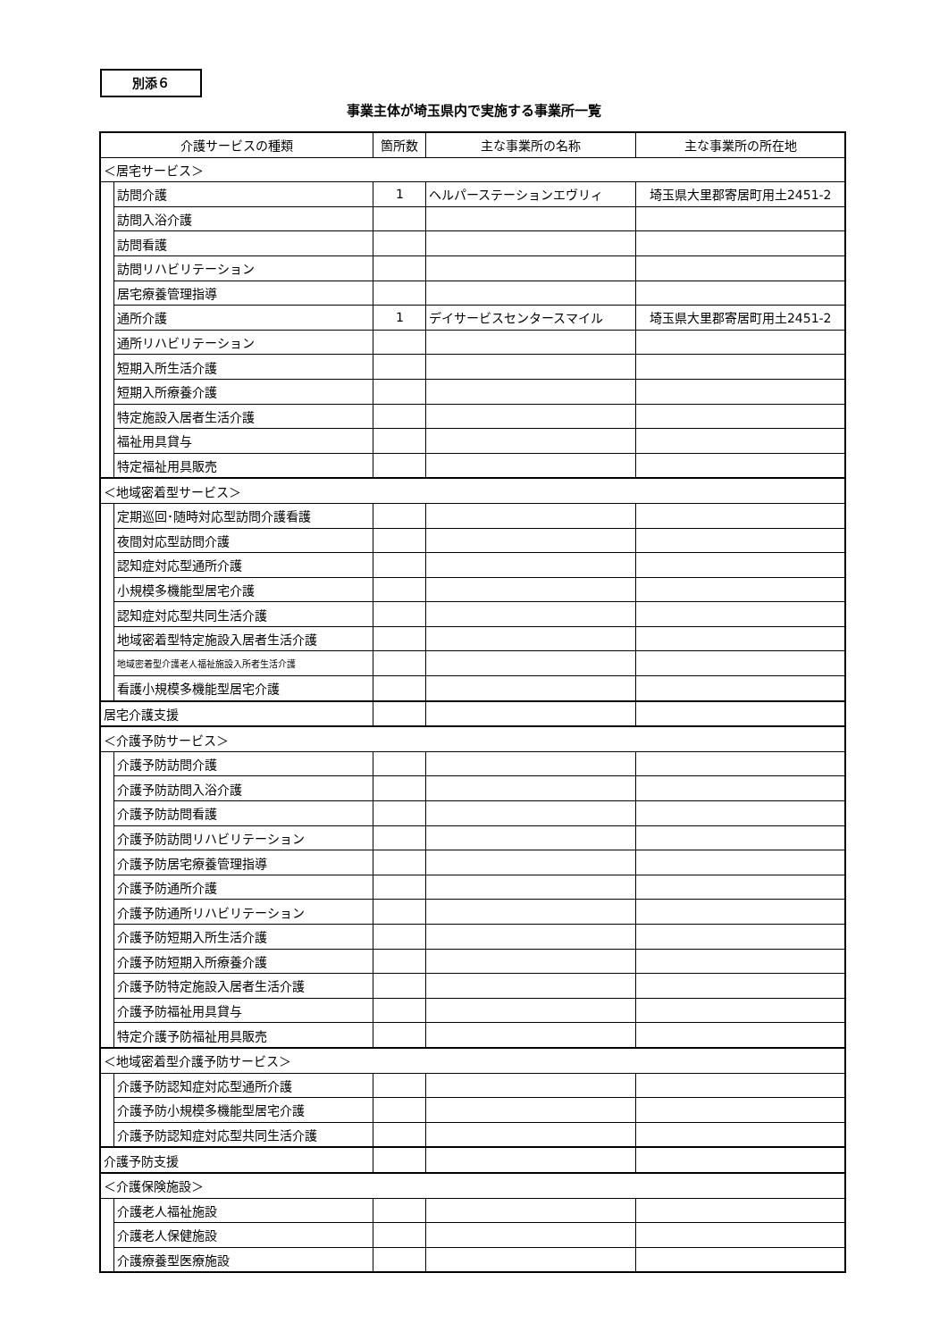別添６
事業主体が埼玉県内で実施する事業所一覧
| 介護サービスの種類 | | 箇所数 | 主な事業所の名称 | 主な事業所の所在地 |
| --- | --- | --- | --- | --- |
| ＜居宅サービス＞ | | | | |
| | 訪問介護 | 1 | ヘルパーステーションエヴリィ | 埼玉県大里郡寄居町用土2451-2 |
| | 訪問入浴介護 | | | |
| | 訪問看護 | | | |
| | 訪問リハビリテーション | | | |
| | 居宅療養管理指導 | | | |
| | 通所介護 | 1 | デイサービスセンタースマイル | 埼玉県大里郡寄居町用土2451-2 |
| | 通所リハビリテーション | | | |
| | 短期入所生活介護 | | | |
| | 短期入所療養介護 | | | |
| | 特定施設入居者生活介護 | | | |
| | 福祉用具貸与 | | | |
| | 特定福祉用具販売 | | | |
| ＜地域密着型サービス＞ | | | | |
| | 定期巡回･随時対応型訪問介護看護 | | | |
| | 夜間対応型訪問介護 | | | |
| | 認知症対応型通所介護 | | | |
| | 小規模多機能型居宅介護 | | | |
| | 認知症対応型共同生活介護 | | | |
| | 地域密着型特定施設入居者生活介護 | | | |
| | 地域密着型介護老人福祉施設入所者生活介護 | | | |
| | 看護小規模多機能型居宅介護 | | | |
| 居宅介護支援 | | | | |
| ＜介護予防サービス＞ | | | | |
| | 介護予防訪問介護 | | | |
| | 介護予防訪問入浴介護 | | | |
| | 介護予防訪問看護 | | | |
| | 介護予防訪問リハビリテーション | | | |
| | 介護予防居宅療養管理指導 | | | |
| | 介護予防通所介護 | | | |
| | 介護予防通所リハビリテーション | | | |
| | 介護予防短期入所生活介護 | | | |
| | 介護予防短期入所療養介護 | | | |
| | 介護予防特定施設入居者生活介護 | | | |
| | 介護予防福祉用具貸与 | | | |
| | 特定介護予防福祉用具販売 | | | |
| ＜地域密着型介護予防サービス＞ | | | | |
| | 介護予防認知症対応型通所介護 | | | |
| | 介護予防小規模多機能型居宅介護 | | | |
| | 介護予防認知症対応型共同生活介護 | | | |
| 介護予防支援 | | | | |
| ＜介護保険施設＞ | | | | |
| | 介護老人福祉施設 | | | |
| | 介護老人保健施設 | | | |
| | 介護療養型医療施設 | | | |